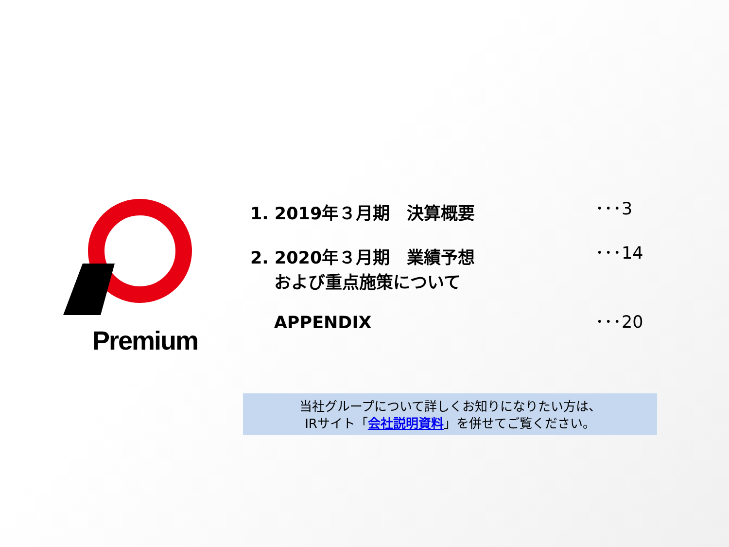Premium
1. 2019年３月期　決算概要
･･･3
2. 2020年３月期　業績予想
および重点施策について
･･･14
APPENDIX
･･･20
当社グループについて詳しくお知りになりたい方は、
IRサイト「会社説明資料」を併せてご覧ください。